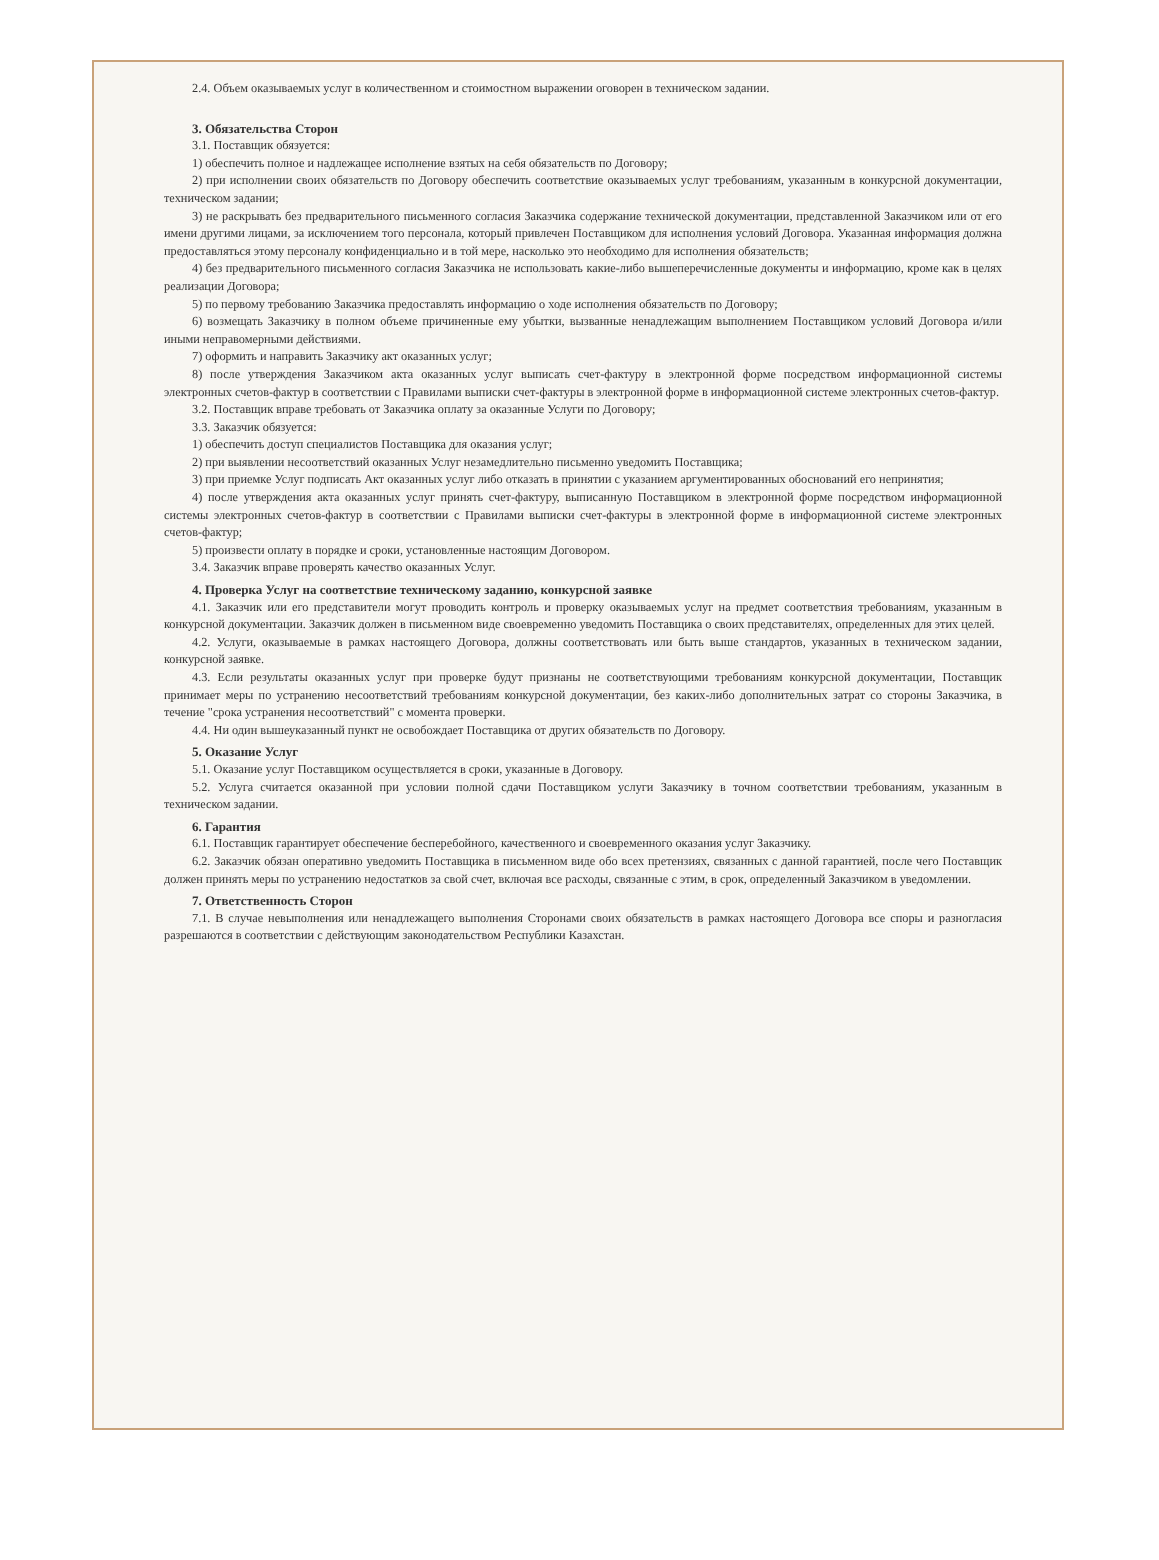2.4. Объем оказываемых услуг в количественном и стоимостном выражении оговорен в техническом задании.
3. Обязательства Сторон
3.1. Поставщик обязуется:
1) обеспечить полное и надлежащее исполнение взятых на себя обязательств по Договору;
2) при исполнении своих обязательств по Договору обеспечить соответствие оказываемых услуг требованиям, указанным в конкурсной документации, техническом задании;
3) не раскрывать без предварительного письменного согласия Заказчика содержание технической документации, представленной Заказчиком или от его имени другими лицами, за исключением того персонала, который привлечен Поставщиком для исполнения условий Договора. Указанная информация должна предоставляться этому персоналу конфиденциально и в той мере, насколько это необходимо для исполнения обязательств;
4) без предварительного письменного согласия Заказчика не использовать какие-либо вышеперечисленные документы и информацию, кроме как в целях реализации Договора;
5) по первому требованию Заказчика предоставлять информацию о ходе исполнения обязательств по Договору;
6) возмещать Заказчику в полном объеме причиненные ему убытки, вызванные ненадлежащим выполнением Поставщиком условий Договора и/или иными неправомерными действиями.
7) оформить и направить Заказчику акт оказанных услуг;
8) после утверждения Заказчиком акта оказанных услуг выписать счет-фактуру в электронной форме посредством информационной системы электронных счетов-фактур в соответствии с Правилами выписки счет-фактуры в электронной форме в информационной системе электронных счетов-фактур.
3.2. Поставщик вправе требовать от Заказчика оплату за оказанные Услуги по Договору;
3.3. Заказчик обязуется:
1) обеспечить доступ специалистов Поставщика для оказания услуг;
2) при выявлении несоответствий оказанных Услуг незамедлительно письменно уведомить Поставщика;
3) при приемке Услуг подписать Акт оказанных услуг либо отказать в принятии с указанием аргументированных обоснований его непринятия;
4) после утверждения акта оказанных услуг принять счет-фактуру, выписанную Поставщиком в электронной форме посредством информационной системы электронных счетов-фактур в соответствии с Правилами выписки счет-фактуры в электронной форме в информационной системе электронных счетов-фактур;
5) произвести оплату в порядке и сроки, установленные настоящим Договором.
3.4. Заказчик вправе проверять качество оказанных Услуг.
4. Проверка Услуг на соответствие техническому заданию, конкурсной заявке
4.1. Заказчик или его представители могут проводить контроль и проверку оказываемых услуг на предмет соответствия требованиям, указанным в конкурсной документации. Заказчик должен в письменном виде своевременно уведомить Поставщика о своих представителях, определенных для этих целей.
4.2. Услуги, оказываемые в рамках настоящего Договора, должны соответствовать или быть выше стандартов, указанных в техническом задании, конкурсной заявке.
4.3. Если результаты оказанных услуг при проверке будут признаны не соответствующими требованиям конкурсной документации, Поставщик принимает меры по устранению несоответствий требованиям конкурсной документации, без каких-либо дополнительных затрат со стороны Заказчика, в течение "срока устранения несоответствий" с момента проверки.
4.4. Ни один вышеуказанный пункт не освобождает Поставщика от других обязательств по Договору.
5. Оказание Услуг
5.1. Оказание услуг Поставщиком осуществляется в сроки, указанные в Договору.
5.2. Услуга считается оказанной при условии полной сдачи Поставщиком услуги Заказчику в точном соответствии требованиям, указанным в техническом задании.
6. Гарантия
6.1. Поставщик гарантирует обеспечение бесперебойного, качественного и своевременного оказания услуг Заказчику.
6.2. Заказчик обязан оперативно уведомить Поставщика в письменном виде обо всех претензиях, связанных с данной гарантией, после чего Поставщик должен принять меры по устранению недостатков за свой счет, включая все расходы, связанные с этим, в срок, определенный Заказчиком в уведомлении.
7. Ответственность Сторон
7.1. В случае невыполнения или ненадлежащего выполнения Сторонами своих обязательств в рамках настоящего Договора все споры и разногласия разрешаются в соответствии с действующим законодательством Республики Казахстан.